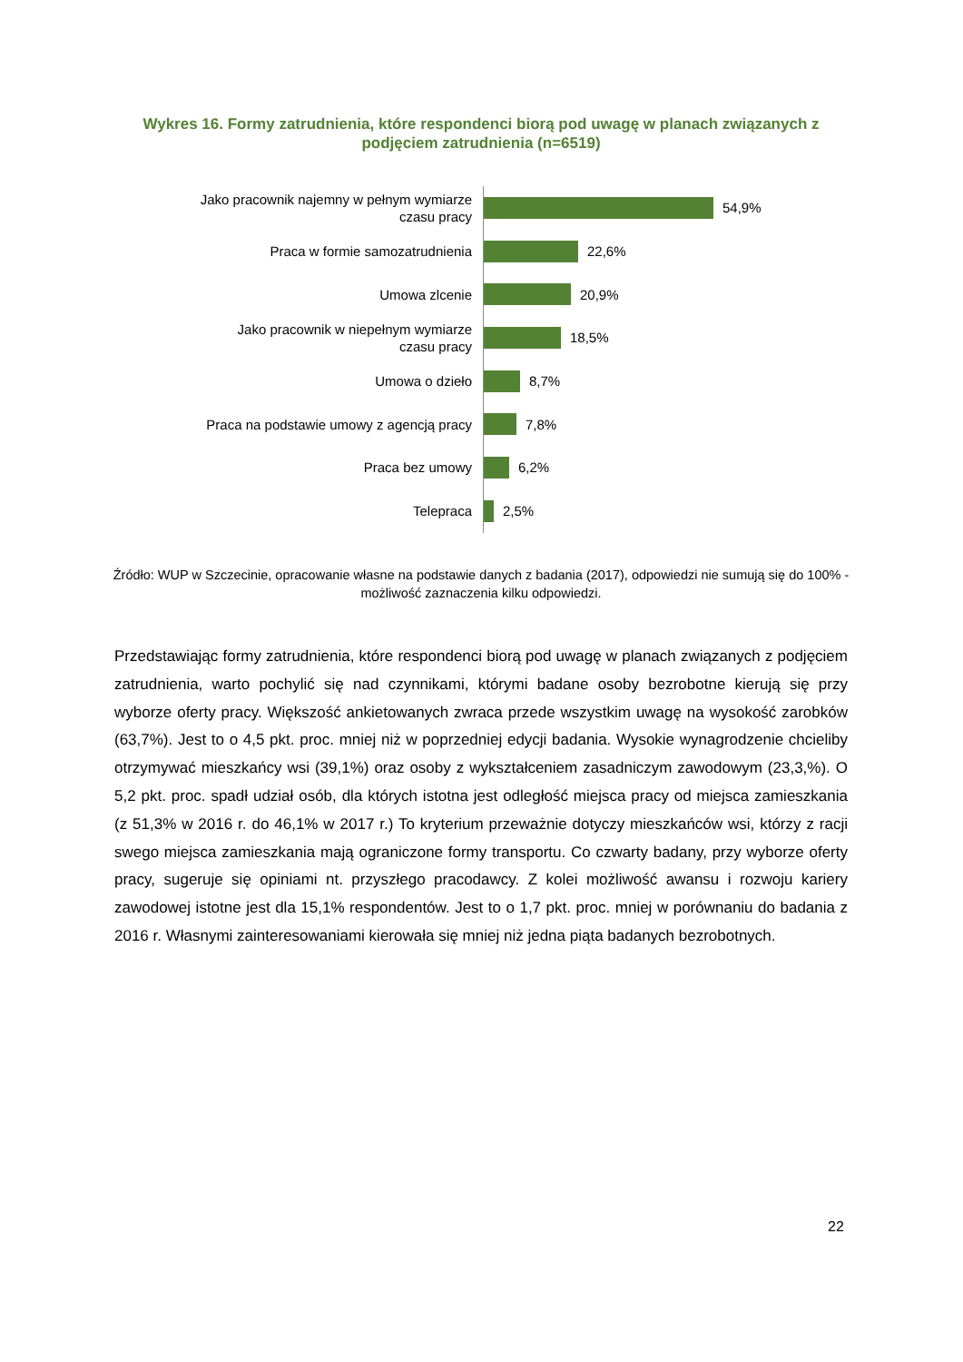Wykres 16. Formy zatrudnienia, które respondenci biorą pod uwagę w planach związanych z podjęciem zatrudnienia (n=6519)
Jako pracownik najemny w pełnym wymiarze czasu pracy
54,9%
Praca w formie samozatrudnienia
22,6%
Umowa zlcenie
20,9%
Jako pracownik w niepełnym wymiarze czasu pracy
18,5%
Umowa o dzieło
8,7%
Praca na podstawie umowy z agencją pracy
7,8%
Praca bez umowy
6,2%
Telepraca
2,5%
Źródło: WUP w Szczecinie, opracowanie własne na podstawie danych z badania (2017), odpowiedzi nie sumują się do 100% - możliwość zaznaczenia kilku odpowiedzi.
Przedstawiając formy zatrudnienia, które respondenci biorą pod uwagę w planach związanych z podjęciem zatrudnienia, warto pochylić się nad czynnikami, którymi badane osoby bezrobotne kierują się przy wyborze oferty pracy. Większość ankietowanych zwraca przede wszystkim uwagę na wysokość zarobków (63,7%). Jest to o 4,5 pkt. proc. mniej niż w poprzedniej edycji badania. Wysokie wynagrodzenie chcieliby otrzymywać mieszkańcy wsi (39,1%) oraz osoby z wykształceniem zasadniczym zawodowym (23,3,%). O 5,2 pkt. proc. spadł udział osób, dla których istotna jest odległość miejsca pracy od miejsca zamieszkania (z 51,3% w 2016 r. do 46,1% w 2017 r.) To kryterium przeważnie dotyczy mieszkańców wsi, którzy z racji swego miejsca zamieszkania mają ograniczone formy transportu. Co czwarty badany, przy wyborze oferty pracy, sugeruje się opiniami nt. przyszłego pracodawcy. Z kolei możliwość awansu i rozwoju kariery zawodowej istotne jest dla 15,1% respondentów. Jest to o 1,7 pkt. proc. mniej w porównaniu do badania z 2016 r. Własnymi zainteresowaniami kierowała się mniej niż jedna piąta badanych bezrobotnych.
22